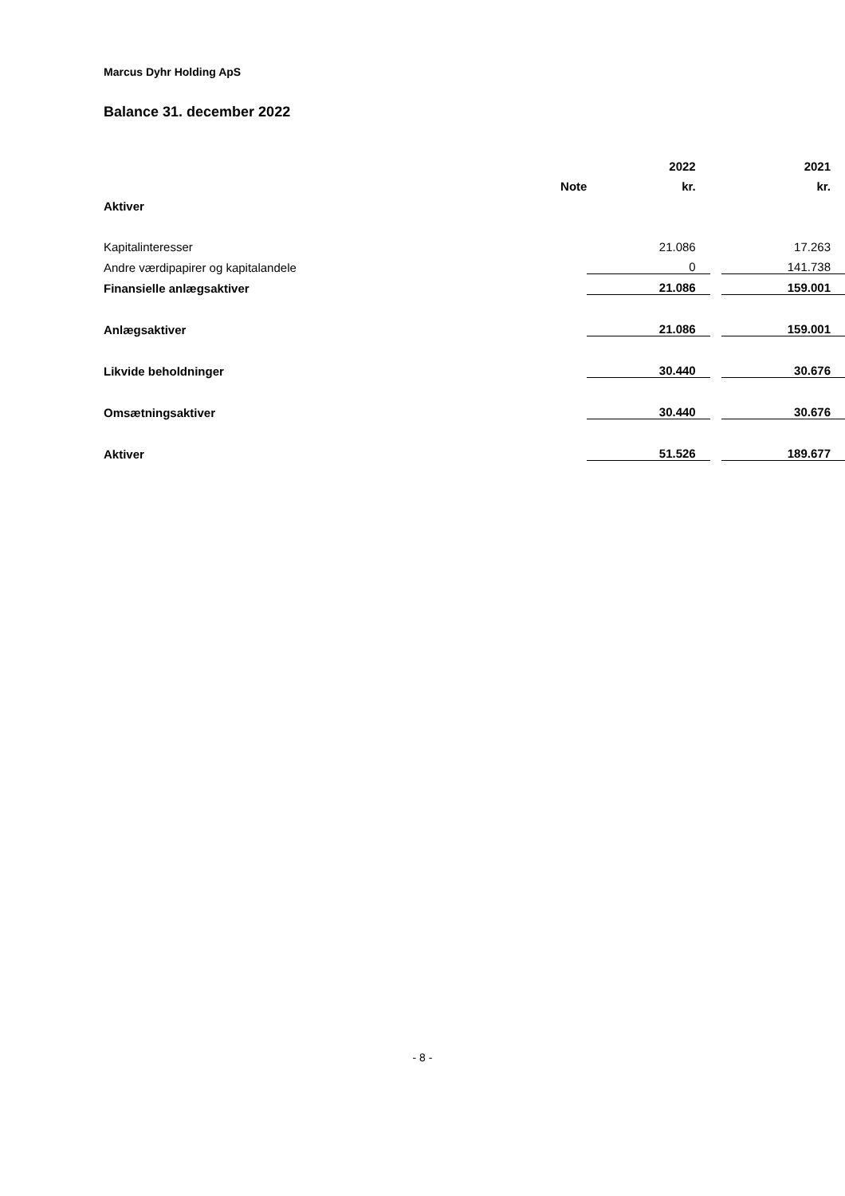Marcus Dyhr Holding ApS
Balance 31. december 2022
| | | 2022 | | 2021 |
| --- | --- | --- | --- | --- |
| | Note | kr. | | kr. |
| Aktiver | | | | |
| Kapitalinteresser | | 21.086 | | 17.263 |
| Andre værdipapirer og kapitalandele | | 0 | | 141.738 |
| Finansielle anlægsaktiver | | 21.086 | | 159.001 |
| Anlægsaktiver | | 21.086 | | 159.001 |
| Likvide beholdninger | | 30.440 | | 30.676 |
| Omsætningsaktiver | | 30.440 | | 30.676 |
| Aktiver | | 51.526 | | 189.677 |
- 8 -